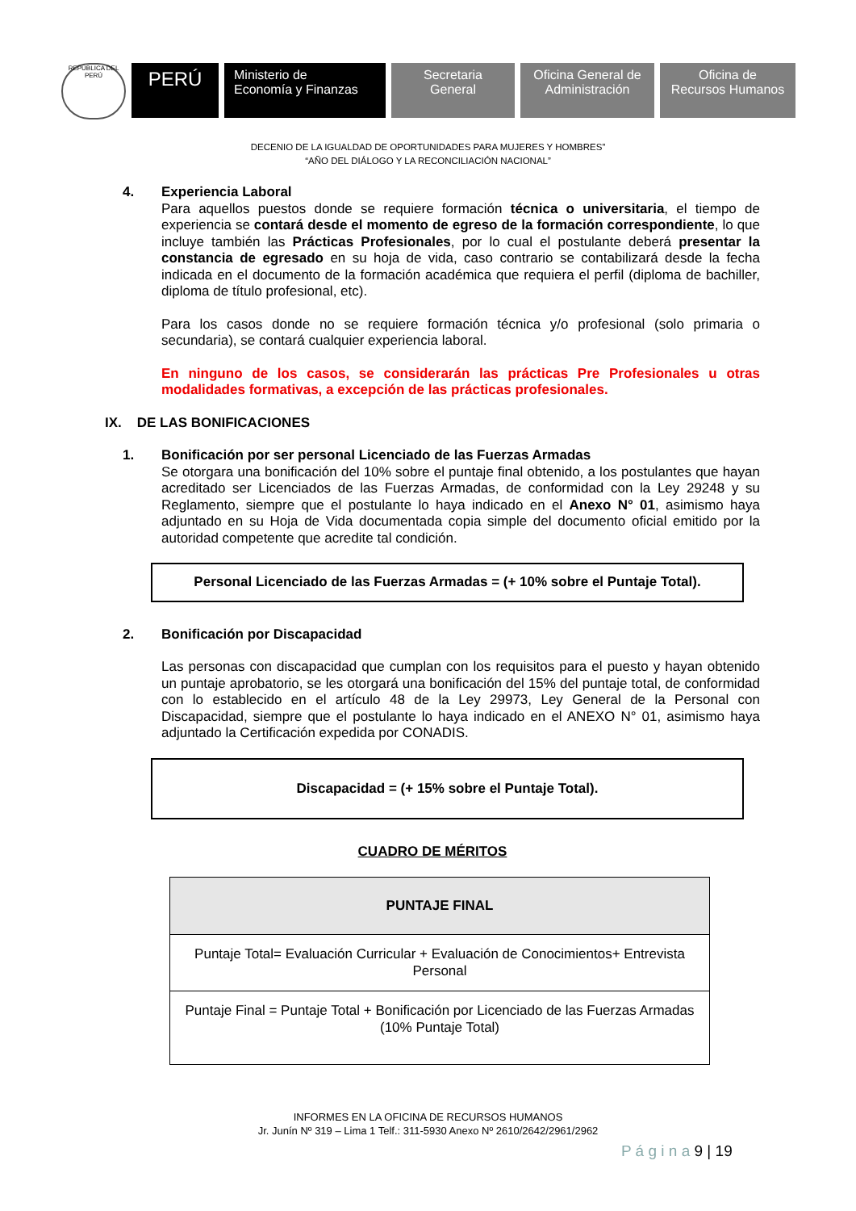REPÚBLICA DEL PERÚ
PERÚ
Ministerio de
Economía y Finanzas
Secretaria
General
Oficina General de Administración
Oficina de
Recursos Humanos
DECENIO DE LA IGUALDAD DE OPORTUNIDADES PARA MUJERES Y HOMBRES”
“AÑO DEL DIÁLOGO Y LA RECONCILIACIÓN NACIONAL”
4. Experiencia Laboral
Para aquellos puestos donde se requiere formación técnica o universitaria, el tiempo de experiencia se contará desde el momento de egreso de la formación correspondiente, lo que incluye también las Prácticas Profesionales, por lo cual el postulante deberá presentar la constancia de egresado en su hoja de vida, caso contrario se contabilizará desde la fecha indicada en el documento de la formación académica que requiera el perfil (diploma de bachiller, diploma de título profesional, etc).
Para los casos donde no se requiere formación técnica y/o profesional (solo primaria o secundaria), se contará cualquier experiencia laboral.
En ninguno de los casos, se considerarán las prácticas Pre Profesionales u otras modalidades formativas, a excepción de las prácticas profesionales.
IX. DE LAS BONIFICACIONES
1. Bonificación por ser personal Licenciado de las Fuerzas Armadas
Se otorgara una bonificación del 10% sobre el puntaje final obtenido, a los postulantes que hayan acreditado ser Licenciados de las Fuerzas Armadas, de conformidad con la Ley 29248 y su Reglamento, siempre que el postulante lo haya indicado en el Anexo N° 01, asimismo haya adjuntado en su Hoja de Vida documentada copia simple del documento oficial emitido por la autoridad competente que acredite tal condición.
Personal Licenciado de las Fuerzas Armadas = (+ 10% sobre el Puntaje Total).
2. Bonificación por Discapacidad
Las personas con discapacidad que cumplan con los requisitos para el puesto y hayan obtenido un puntaje aprobatorio, se les otorgará una bonificación del 15% del puntaje total, de conformidad con lo establecido en el artículo 48 de la Ley 29973, Ley General de la Personal con Discapacidad, siempre que el postulante lo haya indicado en el ANEXO N° 01, asimismo haya adjuntado la Certificación expedida por CONADIS.
Discapacidad = (+ 15% sobre el Puntaje Total).
CUADRO DE MÉRITOS
| PUNTAJE FINAL |
| --- |
| Puntaje Total= Evaluación Curricular + Evaluación de Conocimientos+ Entrevista Personal |
| Puntaje Final = Puntaje Total + Bonificación por Licenciado de las Fuerzas Armadas (10% Puntaje Total) |
INFORMES EN LA OFICINA DE RECURSOS HUMANOS
Jr. Junín Nº 319 – Lima 1 Telf.: 311-5930 Anexo Nº 2610/2642/2961/2962
P á g i n a 9 | 19